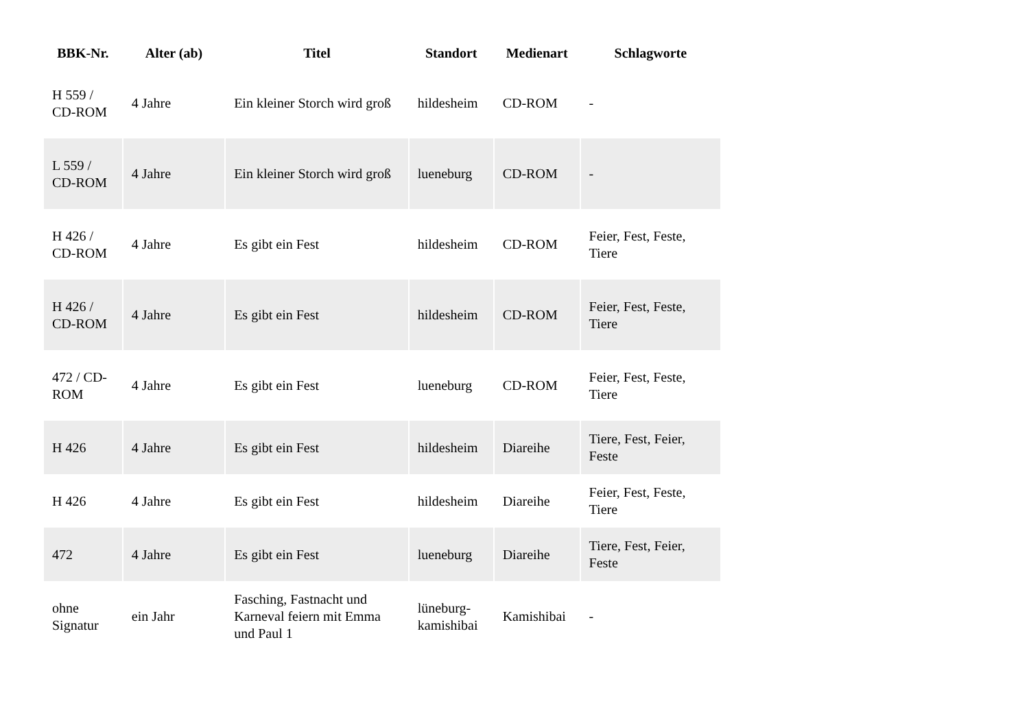| BBK-Nr. | Alter (ab) | Titel | Standort | Medienart | Schlagworte |
| --- | --- | --- | --- | --- | --- |
| H 559 / CD-ROM | 4 Jahre | Ein kleiner Storch wird groß | hildesheim | CD-ROM | - |
| L 559 / CD-ROM | 4 Jahre | Ein kleiner Storch wird groß | lueneburg | CD-ROM | - |
| H 426 / CD-ROM | 4 Jahre | Es gibt ein Fest | hildesheim | CD-ROM | Feier, Fest, Feste, Tiere |
| H 426 / CD-ROM | 4 Jahre | Es gibt ein Fest | hildesheim | CD-ROM | Feier, Fest, Feste, Tiere |
| 472 / CD-ROM | 4 Jahre | Es gibt ein Fest | lueneburg | CD-ROM | Feier, Fest, Feste, Tiere |
| H 426 | 4 Jahre | Es gibt ein Fest | hildesheim | Diareihe | Tiere, Fest, Feier, Feste |
| H 426 | 4 Jahre | Es gibt ein Fest | hildesheim | Diareihe | Feier, Fest, Feste, Tiere |
| 472 | 4 Jahre | Es gibt ein Fest | lueneburg | Diareihe | Tiere, Fest, Feier, Feste |
| ohne Signatur | ein Jahr | Fasching, Fastnacht und Karneval feiern mit Emma und Paul 1 | lüneburg-kamishibai | Kamishibai | - |